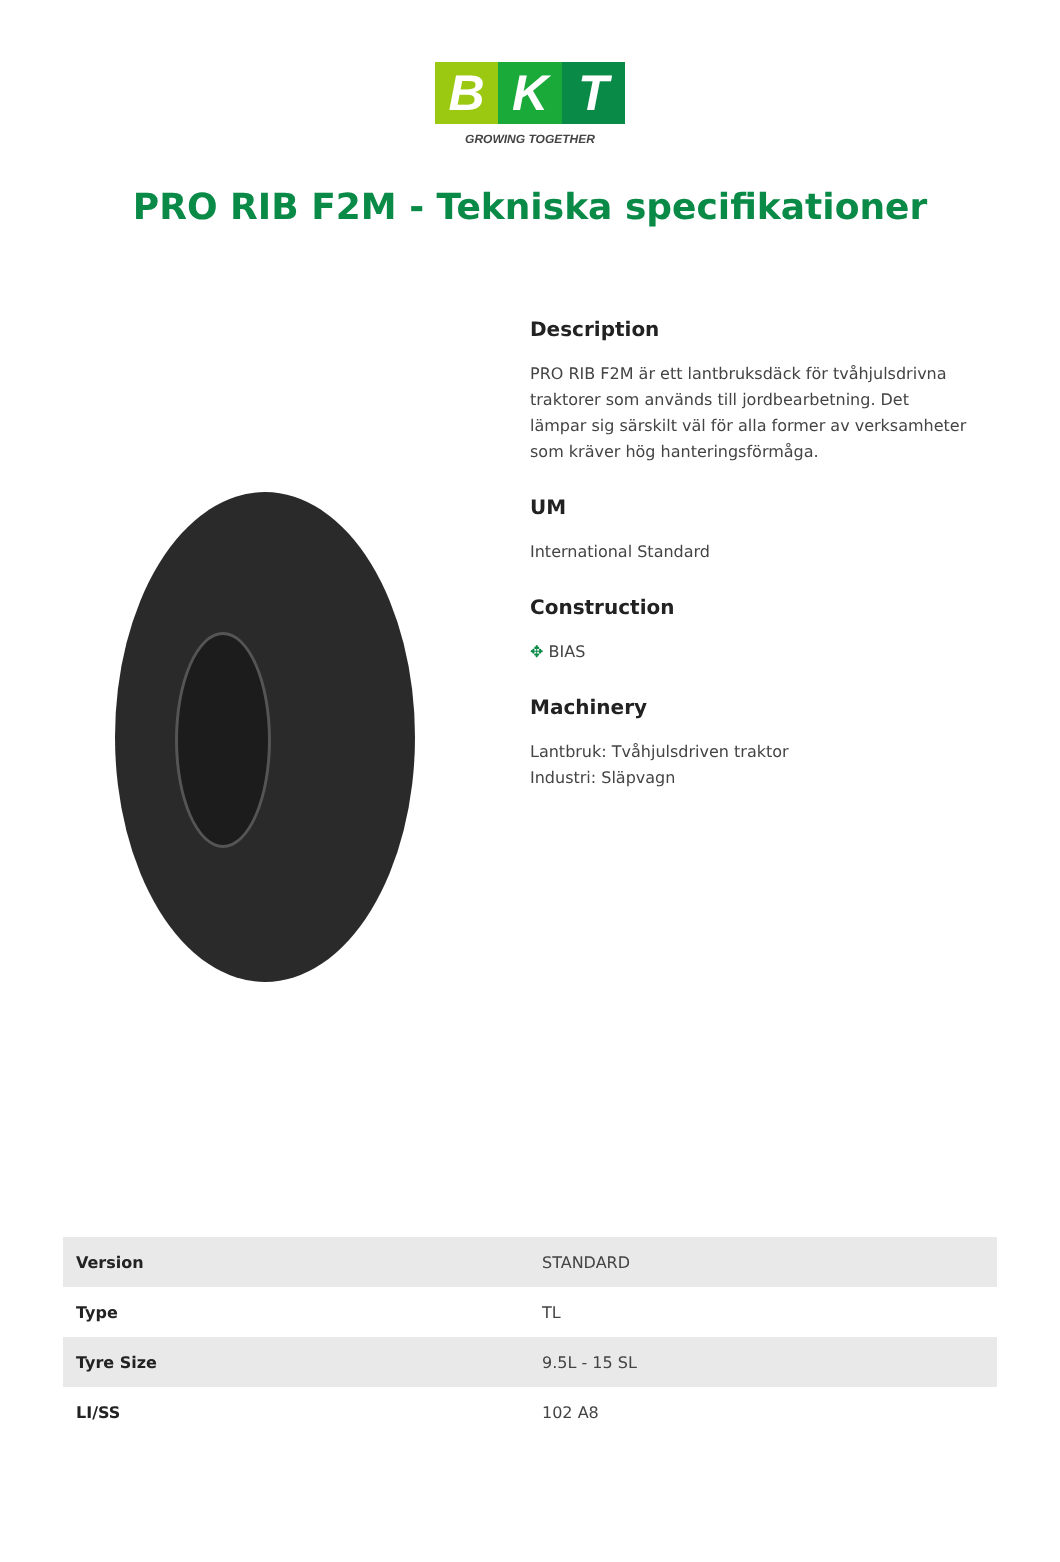B K T
GROWING TOGETHER
PRO RIB F2M - Tekniska specifikationer
Description
PRO RIB F2M är ett lantbruksdäck för tvåhjulsdrivna traktorer som används till jordbearbetning. Det lämpar sig särskilt väl för alla former av verksamheter som kräver hög hanteringsförmåga.
UM
International Standard
Construction
✥ BIAS
Machinery
Lantbruk: Tvåhjulsdriven traktor
Industri: Släpvagn
| Version | STANDARD |
| Type | TL |
| Tyre Size | 9.5L - 15 SL |
| LI/SS | 102 A8 |